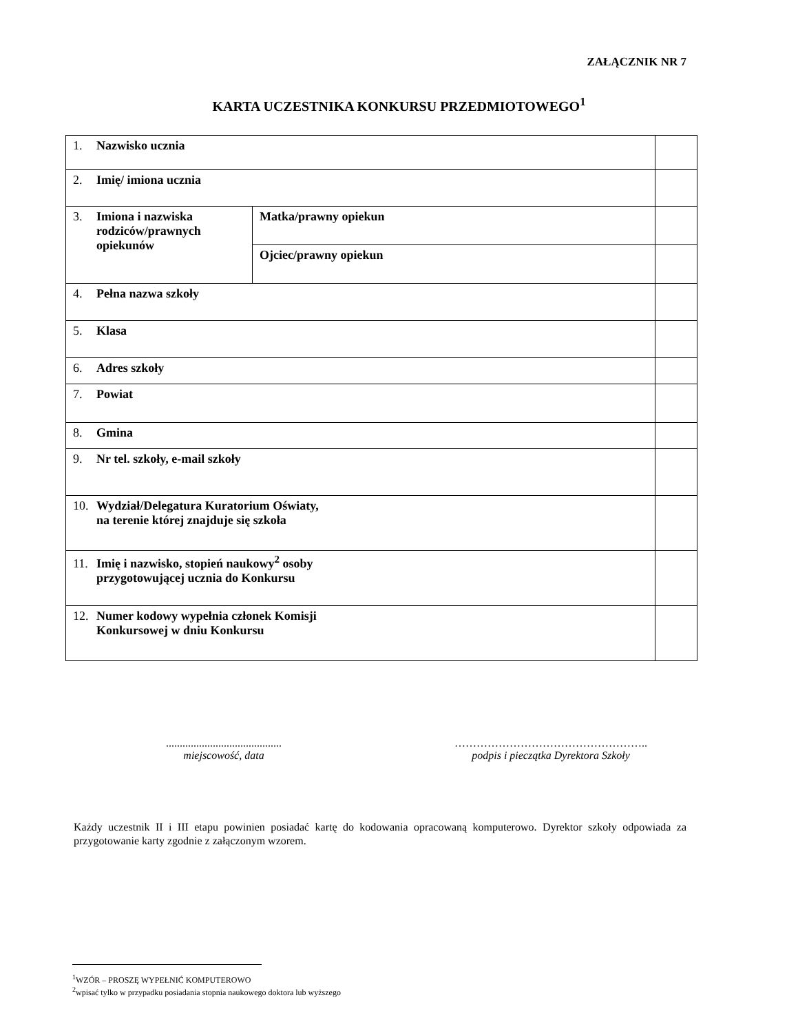ZAŁĄCZNIK NR 7
KARTA UCZESTNIKA KONKURSU PRZEDMIOTOWEGO<sup>1</sup>
| 1. Nazwisko ucznia | | |
| 2. Imię/ imiona ucznia | | |
| 3. Imiona i nazwiska rodziców/prawnych opiekunów | Matka/prawny opiekun | |
| | Ojciec/prawny opiekun | |
| 4. Pełna nazwa szkoły | | |
| 5. Klasa | | |
| 6. Adres szkoły | | |
| 7. Powiat | | |
| 8. Gmina | | |
| 9. Nr tel. szkoły, e-mail szkoły | | |
| 10. Wydział/Delegatura Kuratorium Oświaty, na terenie której znajduje się szkoła | | |
| 11. Imię i nazwisko, stopień naukowy<sup>2</sup> osoby przygotowującej ucznia do Konkursu | | |
| 12. Numer kodowy wypełnia członek Komisji Konkursowej w dniu Konkursu | | |
..........................................
miejscowość, data
……………………………………………..
podpis i pieczątka Dyrektora Szkoły
Każdy uczestnik II i III etapu powinien posiadać kartę do kodowania opracowaną komputerowo. Dyrektor szkoły odpowiada za przygotowanie karty zgodnie z załączonym wzorem.
<sup>1</sup> WZÓR – PROSZĘ WYPEŁNIĆ KOMPUTEROWO
<sup>2</sup> wpisać tylko w przypadku posiadania stopnia naukowego doktora lub wyższego